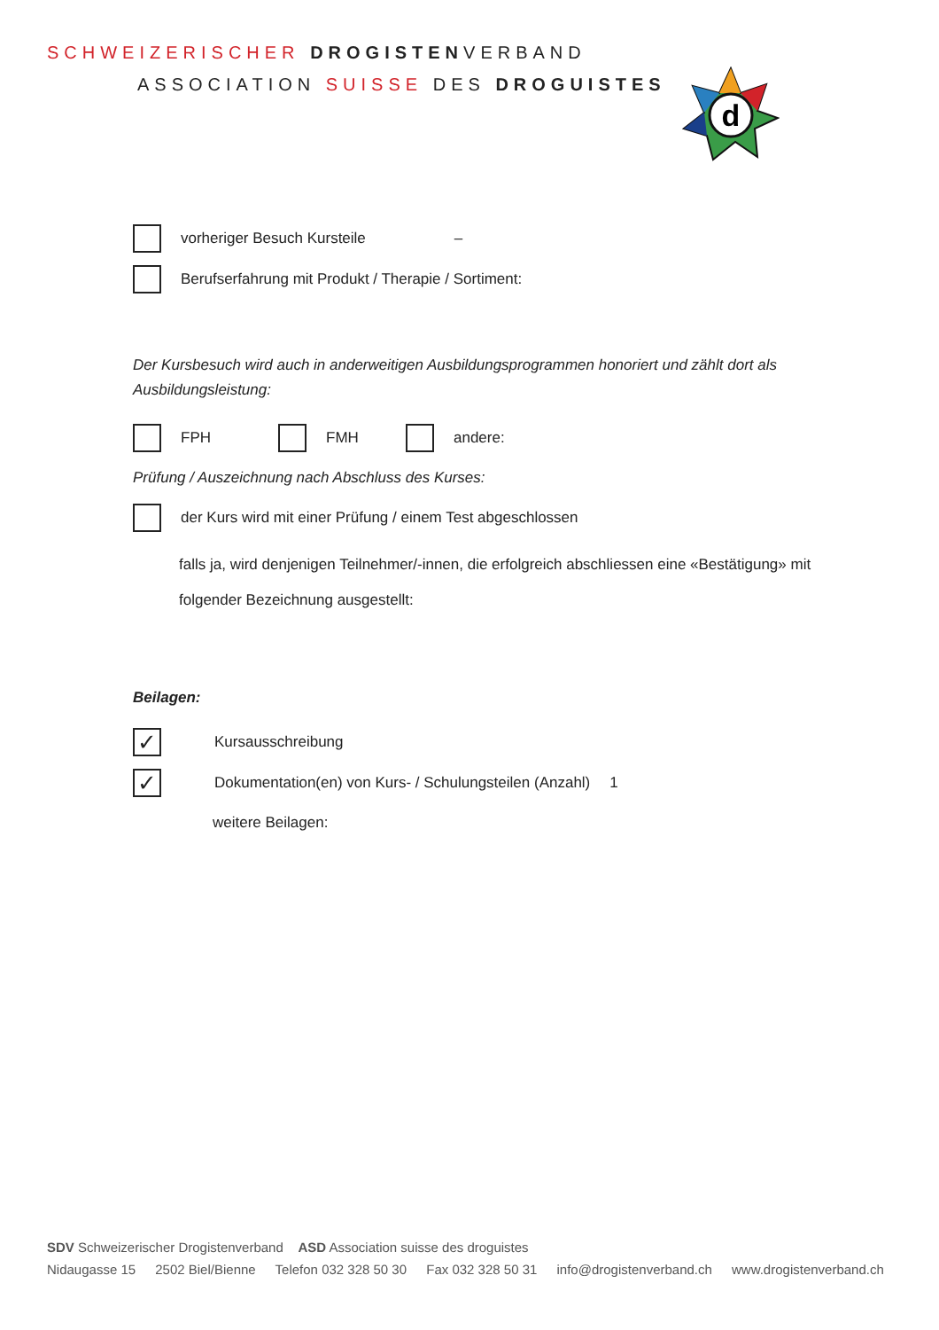SCHWEIZERISCHER DROGISTENVERBAND
ASSOCIATION SUISSE DES DROGUISTES
d
vorheriger Besuch Kursteile –
Berufserfahrung mit Produkt / Therapie / Sortiment:
Der Kursbesuch wird auch in anderweitigen Ausbildungsprogrammen honoriert und zählt dort als Ausbildungsleistung:
FPH FMH
andere:
Prüfung / Auszeichnung nach Abschluss des Kurses:
der Kurs wird mit einer Prüfung / einem Test abgeschlossen
falls ja, wird denjenigen Teilnehmer/-innen, die erfolgreich abschliessen eine «Bestätigung» mit folgender Bezeichnung ausgestellt:
Beilagen:
✓
Kursausschreibung
✓
Dokumentation(en) von Kurs- / Schulungsteilen (Anzahl) 1
weitere Beilagen:
SDV Schweizerischer Drogistenverband ASD Association suisse des droguistes
Nidaugasse 15 2502 Biel/Bienne Telefon 032 328 50 30 Fax 032 328 50 31 info@drogistenverband.ch www.drogistenverband.ch